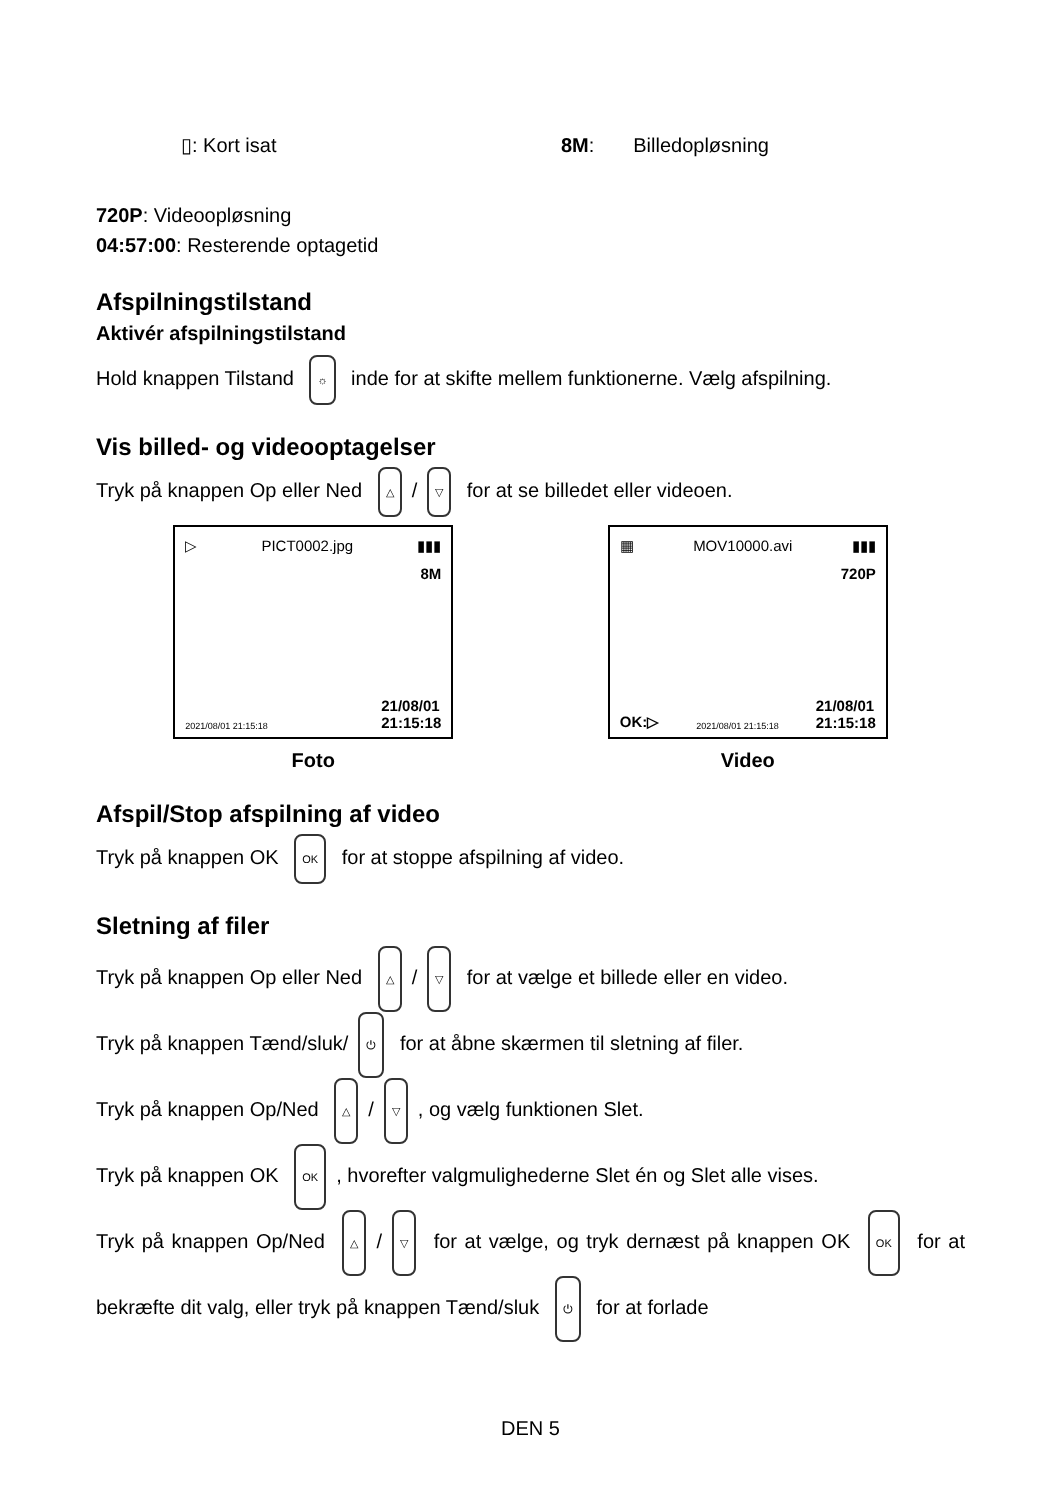▯: Kort isat 8M: Billedopløsning
720P: Videoopløsning
04:57:00: Resterende optagetid
Afspilningstilstand
Aktivér afspilningstilstand
Hold knappen Tilstand ☼ inde for at skifte mellem funktionerne. Vælg afspilning.
Vis billed- og videooptagelser
Tryk på knappen Op eller Ned △ / ▽ for at se billedet eller videoen.
▷ PICT0002.jpg ▮▮▮
8M
2021/08/01 21:15:18 21/08/01
21:15:18
Foto
▦ MOV10000.avi ▮▮▮
720P
OK:▷ 2021/08/01 21:15:18 21/08/01
21:15:18
Video
Afspil/Stop afspilning af video
Tryk på knappen OK OK for at stoppe afspilning af video.
Sletning af filer
Tryk på knappen Op eller Ned △ / ▽ for at vælge et billede eller en video.
Tryk på knappen Tænd/sluk/ ⏻ for at åbne skærmen til sletning af filer.
Tryk på knappen Op/Ned △ / ▽, og vælg funktionen Slet.
Tryk på knappen OK OK, hvorefter valgmulighederne Slet én og Slet alle vises.
Tryk på knappen Op/Ned △ / ▽ for at vælge, og tryk dernæst på knappen OK OK for at bekræfte dit valg, eller tryk på knappen Tænd/sluk ⏻ for at forlade
DEN 5